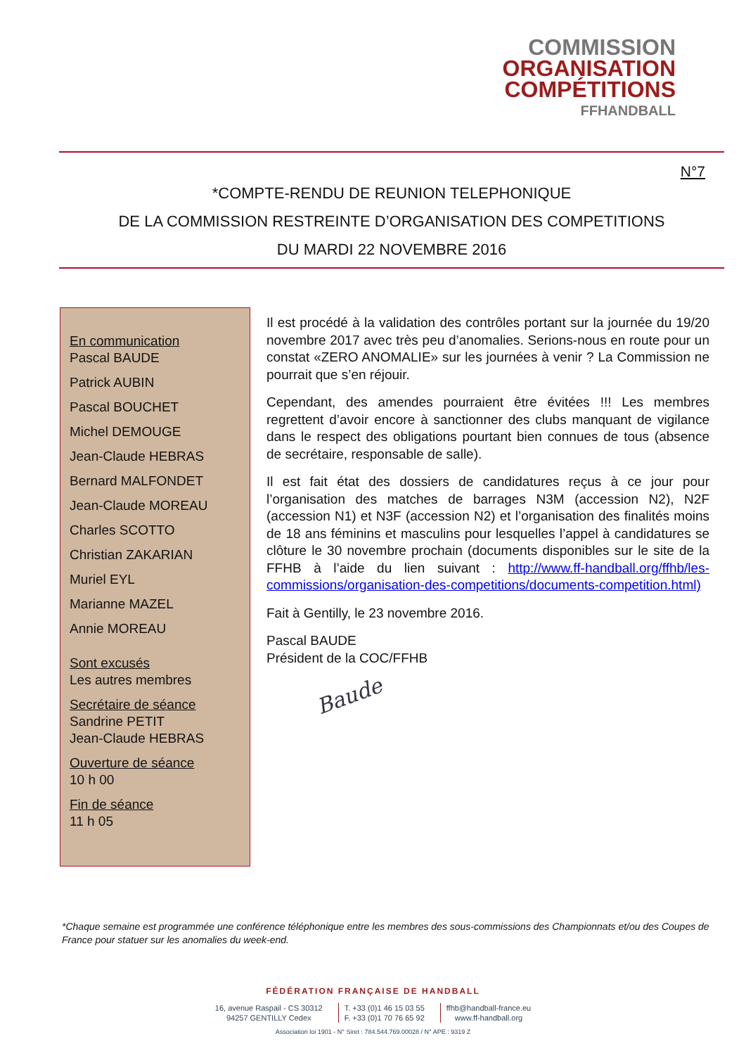COMMISSION
ORGANISATION
COMPÉTITIONS
FFHANDBALL
N°7
*COMPTE-RENDU DE REUNION TELEPHONIQUE
DE LA COMMISSION RESTREINTE D’ORGANISATION DES COMPETITIONS
DU MARDI 22 NOVEMBRE 2016
En communication
Pascal BAUDE
Patrick AUBIN
Pascal BOUCHET
Michel DEMOUGE
Jean-Claude HEBRAS
Bernard MALFONDET
Jean-Claude MOREAU
Charles SCOTTO
Christian ZAKARIAN
Muriel EYL
Marianne MAZEL
Annie MOREAU
Sont excusés
Les autres membres
Secrétaire de séance
Sandrine PETIT
Jean-Claude HEBRAS
Ouverture de séance
10 h 00
Fin de séance
11 h 05
Il est procédé à la validation des contrôles portant sur la journée du 19/20 novembre 2017 avec très peu d’anomalies. Serions-nous en route pour un constat «ZERO ANOMALIE» sur les journées à venir ? La Commission ne pourrait que s’en réjouir.
Cependant, des amendes pourraient être évitées !!! Les membres regrettent d’avoir encore à sanctionner des clubs manquant de vigilance dans le respect des obligations pourtant bien connues de tous (absence de secrétaire, responsable de salle).
Il est fait état des dossiers de candidatures reçus à ce jour pour l’organisation des matches de barrages N3M (accession N2), N2F (accession N1) et N3F (accession N2) et l’organisation des finalités moins de 18 ans féminins et masculins pour lesquelles l’appel à candidatures se clôture le 30 novembre prochain (documents disponibles sur le site de la FFHB à l’aide du lien suivant : http://www.ff-handball.org/ffhb/les-commissions/organisation-des-competitions/documents-competition.html)
Fait à Gentilly, le 23 novembre 2016.
Pascal BAUDE
Président de la COC/FFHB
Baude
*Chaque semaine est programmée une conférence téléphonique entre les membres des sous-commissions des Championnats et/ou des Coupes de France pour statuer sur les anomalies du week-end.
FÉDÉRATION FRANÇAISE DE HANDBALL
16, avenue Raspail - CS 30312
94257 GENTILLY Cedex
T. +33 (0)1 46 15 03 55
F. +33 (0)1 70 76 65 92
ffhb@handball-france.eu
www.ff-handball.org
Association loi 1901 - N° Siret : 784.544.769.00028 / N° APE : 9319 Z